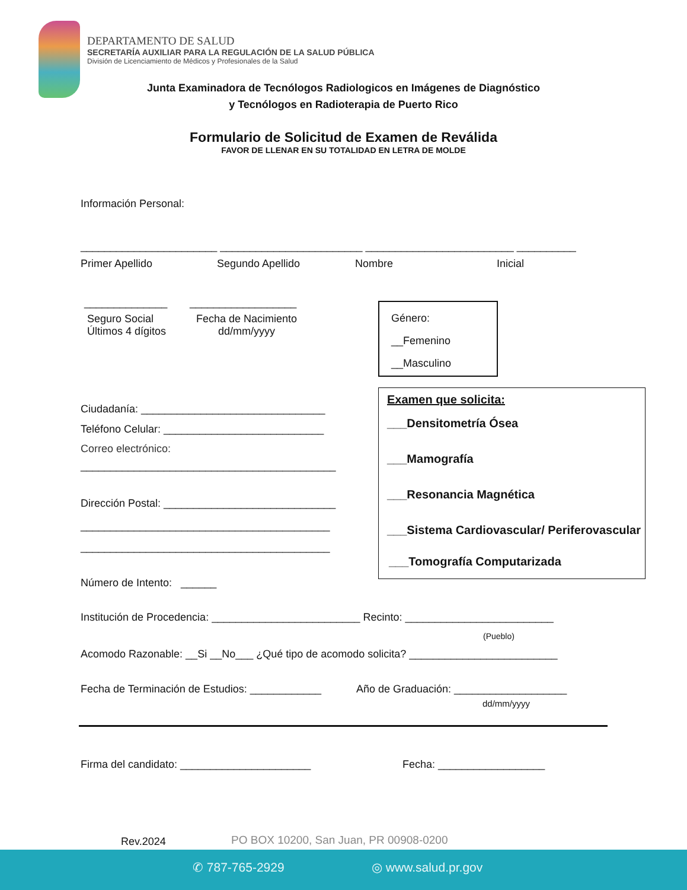DEPARTAMENTO DE SALUD
SECRETARÍA AUXILIAR PARA LA REGULACIÓN DE LA SALUD PÚBLICA
División de Licenciamiento de Médicos y Profesionales de la Salud
Junta Examinadora de Tecnólogos Radiologicos en Imágenes de Diagnóstico
y Tecnólogos en Radioterapia de Puerto Rico
Formulario de Solicitud de Examen de Reválida
FAVOR DE LLENAR EN SU TOTALIDAD EN LETRA DE MOLDE
Información Personal:
_______________________ ________________________ _________________________ __________
Primer Apellido Segundo Apellido Nombre Inicial
______________ __________________
Seguro Social
Últimos 4 dígitos
Fecha de Nacimiento
dd/mm/yyyy
Género:
__Femenino
__Masculino
Examen que solicita:
___Densitometría Ósea
___Mamografía
___Resonancia Magnética
___Sistema Cardiovascular/ Periferovascular
___Tomografía Computarizada
Ciudadanía: _______________________________
Teléfono Celular: ___________________________
Correo electrónico:
___________________________________________
Dirección Postal: _____________________________
__________________________________________
__________________________________________
Número de Intento: ______
Institución de Procedencia: _________________________ Recinto: _________________________
(Pueblo)
Acomodo Razonable: __Si __No___ ¿Qué tipo de acomodo solicita? _________________________
Fecha de Terminación de Estudios: ____________ Año de Graduación: ___________________
dd/mm/yyyy
Firma del candidato: ______________________ Fecha: __________________
Rev.2024 PO BOX 10200, San Juan, PR 00908-0200
✆ 787-765-2929 ◎ www.salud.pr.gov